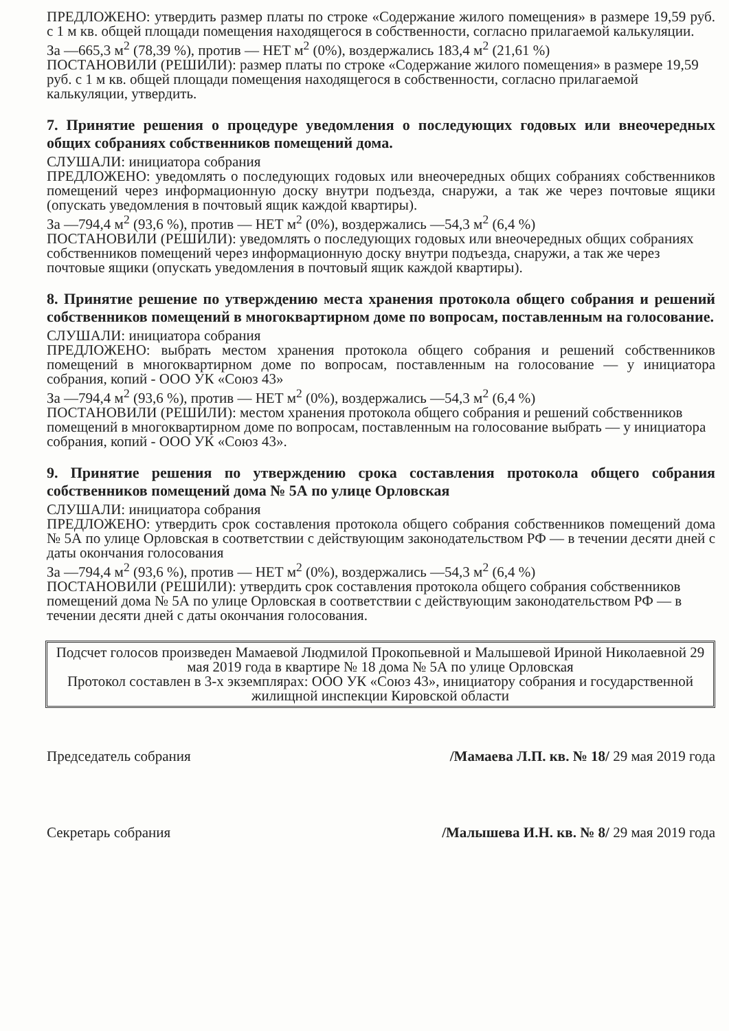ПРЕДЛОЖЕНО: утвердить размер платы по строке «Содержание жилого помещения» в размере 19,59 руб. с 1 м кв. общей площади помещения находящегося в собственности, согласно прилагаемой калькуляции.
За —665,3 м<sup>2</sup> (78,39 %), против — НЕТ м<sup>2</sup> (0%), воздержались 183,4 м<sup>2</sup> (21,61 %)
ПОСТАНОВИЛИ (РЕШИЛИ): размер платы по строке «Содержание жилого помещения» в размере 19,59 руб. с 1 м кв. общей площади помещения находящегося в собственности, согласно прилагаемой калькуляции, утвердить.
7. Принятие решения о процедуре уведомления о последующих годовых или внеочередных общих собраниях собственников помещений дома.
СЛУШАЛИ: инициатора собрания
ПРЕДЛОЖЕНО: уведомлять о последующих годовых или внеочередных общих собраниях собственников помещений через информационную доску внутри подъезда, снаружи, а так же через почтовые ящики (опускать уведомления в почтовый ящик каждой квартиры).
За —794,4 м<sup>2</sup> (93,6 %), против — НЕТ м<sup>2</sup> (0%), воздержались —54,3 м<sup>2</sup> (6,4 %)
ПОСТАНОВИЛИ (РЕШИЛИ): уведомлять о последующих годовых или внеочередных общих собраниях собственников помещений через информационную доску внутри подъезда, снаружи, а так же через почтовые ящики (опускать уведомления в почтовый ящик каждой квартиры).
8. Принятие решение по утверждению места хранения протокола общего собрания и решений собственников помещений в многоквартирном доме по вопросам, поставленным на голосование.
СЛУШАЛИ: инициатора собрания
ПРЕДЛОЖЕНО: выбрать местом хранения протокола общего собрания и решений собственников помещений в многоквартирном доме по вопросам, поставленным на голосование — у инициатора собрания, копий - ООО УК «Союз 43»
За —794,4 м<sup>2</sup> (93,6 %), против — НЕТ м<sup>2</sup> (0%), воздержались —54,3 м<sup>2</sup> (6,4 %)
ПОСТАНОВИЛИ (РЕШИЛИ): местом хранения протокола общего собрания и решений собственников помещений в многоквартирном доме по вопросам, поставленным на голосование выбрать — у инициатора собрания, копий - ООО УК «Союз 43».
9. Принятие решения по утверждению срока составления протокола общего собрания собственников помещений дома № 5А по улице Орловская
СЛУШАЛИ: инициатора собрания
ПРЕДЛОЖЕНО: утвердить срок составления протокола общего собрания собственников помещений дома № 5А по улице Орловская в соответствии с действующим законодательством РФ — в течении десяти дней с даты окончания голосования
За —794,4 м<sup>2</sup> (93,6 %), против — НЕТ м<sup>2</sup> (0%), воздержались —54,3 м<sup>2</sup> (6,4 %)
ПОСТАНОВИЛИ (РЕШИЛИ): утвердить срок составления протокола общего собрания собственников помещений дома № 5А по улице Орловская в соответствии с действующим законодательством РФ — в течении десяти дней с даты окончания голосования.
Подсчет голосов произведен Мамаевой Людмилой Прокопьевной и Малышевой Ириной Николаевной 29 мая 2019 года в квартире № 18 дома № 5А по улице Орловская
Протокол составлен в 3-х экземплярах: ООО УК «Союз 43», инициатору собрания и государственной жилищной инспекции Кировской области
Председатель собрания /Мамаева Л.П. кв. № 18/ 29 мая 2019 года
Секретарь собрания /Малышева И.Н. кв. № 8/ 29 мая 2019 года